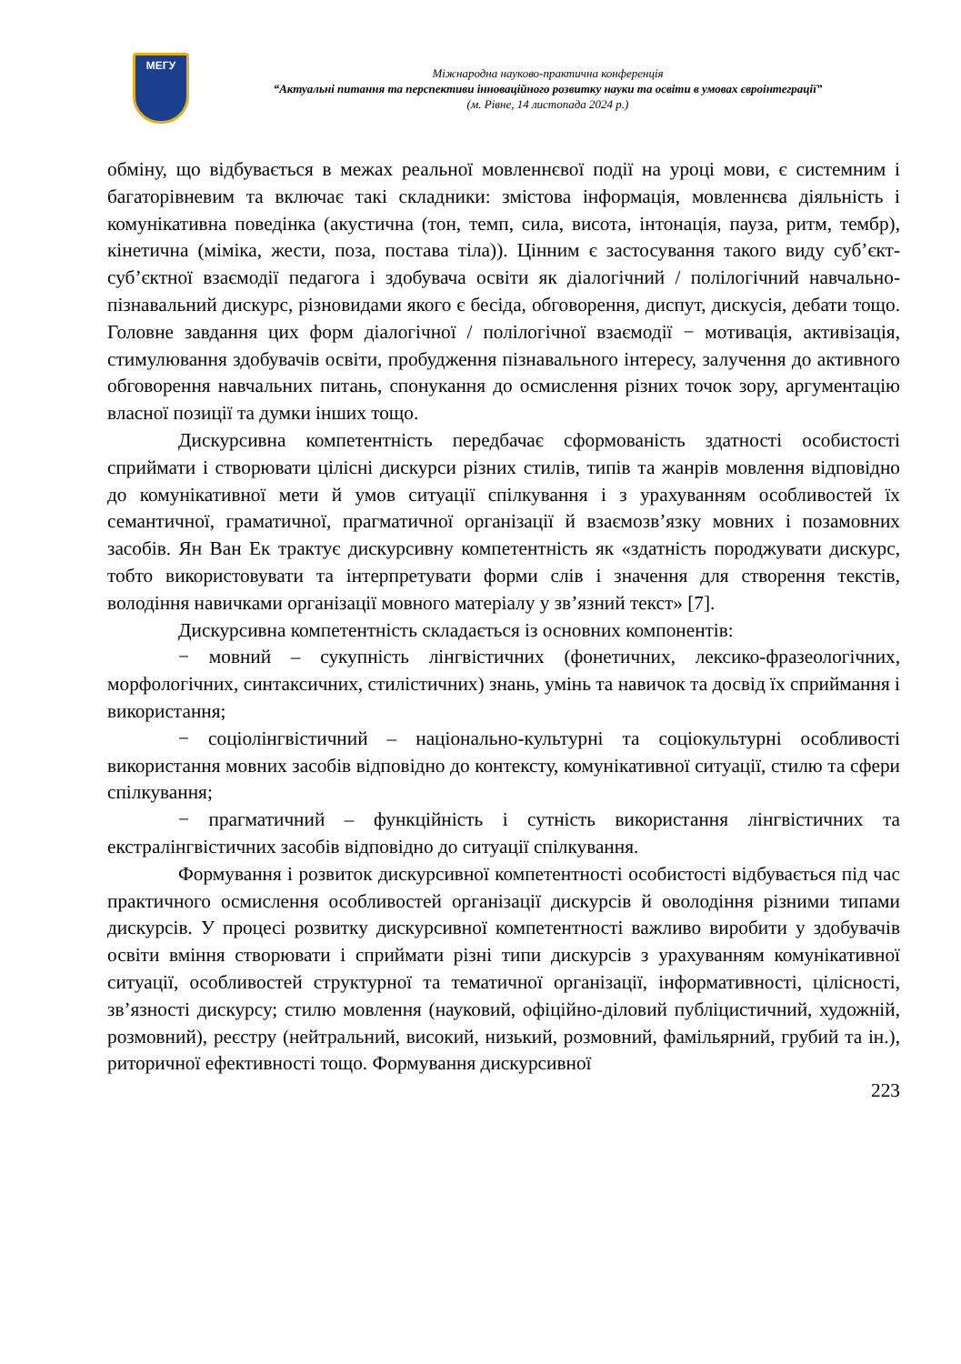МЕГУ
Міжнародна науково-практична конференція
“Актуальні питання та перспективи інноваційного розвитку науки та освіти в умовах євроінтеграції”
(м. Рівне, 14 листопада 2024 р.)
обміну, що відбувається в межах реальної мовленнєвої події на уроці мови, є системним і багаторівневим та включає такі складники: змістова інформація, мовленнєва діяльність і комунікативна поведінка (акустична (тон, темп, сила, висота, інтонація, пауза, ритм, тембр), кінетична (міміка, жести, поза, постава тіла)). Цінним є застосування такого виду суб’єкт-суб’єктної взаємодії педагога і здобувача освіти як діалогічний / полілогічний навчально-пізнавальний дискурс, різновидами якого є бесіда, обговорення, диспут, дискусія, дебати тощо. Головне завдання цих форм діалогічної / полілогічної взаємодії − мотивація, активізація, стимулювання здобувачів освіти, пробудження пізнавального інтересу, залучення до активного обговорення навчальних питань, спонукання до осмислення різних точок зору, аргументацію власної позиції та думки інших тощо.
Дискурсивна компетентність передбачає сформованість здатності особистості сприймати і створювати цілісні дискурси різних стилів, типів та жанрів мовлення відповідно до комунікативної мети й умов ситуації спілкування і з урахуванням особливостей їх семантичної, граматичної, прагматичної організації й взаємозв’язку мовних і позамовних засобів. Ян Ван Ек трактує дискурсивну компетентність як «здатність породжувати дискурс, тобто використовувати та інтерпретувати форми слів і значення для створення текстів, володіння навичками організації мовного матеріалу у зв’язний текст» [7].
Дискурсивна компетентність складається із основних компонентів:
− мовний – сукупність лінгвістичних (фонетичних, лексико-фразеологічних, морфологічних, синтаксичних, стилістичних) знань, умінь та навичок та досвід їх сприймання і використання;
− соціолінгвістичний – національно-культурні та соціокультурні особливості використання мовних засобів відповідно до контексту, комунікативної ситуації, стилю та сфери спілкування;
− прагматичний – функційність і сутність використання лінгвістичних та екстралінгвістичних засобів відповідно до ситуації спілкування.
Формування і розвиток дискурсивної компетентності особистості відбувається під час практичного осмислення особливостей організації дискурсів й оволодіння різними типами дискурсів. У процесі розвитку дискурсивної компетентності важливо виробити у здобувачів освіти вміння створювати і сприймати різні типи дискурсів з урахуванням комунікативної ситуації, особливостей структурної та тематичної організації, інформативності, цілісності, зв’язності дискурсу; стилю мовлення (науковий, офіційно-діловий публіцистичний, художній, розмовний), реєстру (нейтральний, високий, низький, розмовний, фамільярний, грубий та ін.), риторичної ефективності тощо. Формування дискурсивної
223